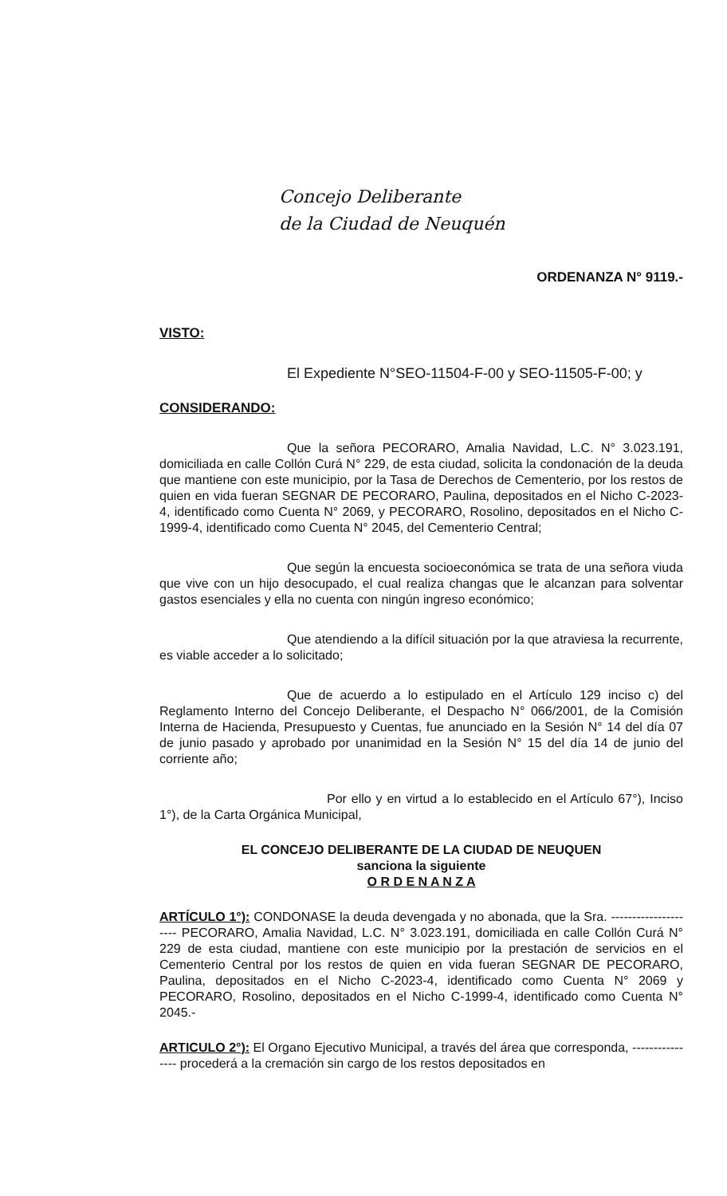Concejo Deliberante
de la Ciudad de Neuquén
ORDENANZA N° 9119.-
VISTO:
El Expediente N°SEO-11504-F-00 y SEO-11505-F-00; y
CONSIDERANDO:
Que la señora PECORARO, Amalia Navidad, L.C. N° 3.023.191, domiciliada en calle Collón Curá N° 229, de esta ciudad, solicita la condonación de la deuda que mantiene con este municipio, por la Tasa de Derechos de Cementerio, por los restos de quien en vida fueran SEGNAR DE PECORARO, Paulina, depositados en el Nicho C-2023-4, identificado como Cuenta N° 2069, y PECORARO, Rosolino, depositados en el Nicho C-1999-4, identificado como Cuenta N° 2045, del Cementerio Central;
Que según la encuesta socioeconómica se trata de una señora viuda que vive con un hijo desocupado, el cual realiza changas que le alcanzan para solventar gastos esenciales y ella no cuenta con ningún ingreso económico;
Que atendiendo a la difícil situación por la que atraviesa la recurrente, es viable acceder a lo solicitado;
Que de acuerdo a lo estipulado en el Artículo 129 inciso c) del Reglamento Interno del Concejo Deliberante, el Despacho N° 066/2001, de la Comisión Interna de Hacienda, Presupuesto y Cuentas, fue anunciado en la Sesión N° 14 del día 07 de junio pasado y aprobado por unanimidad en la Sesión N° 15 del día 14 de junio del corriente año;
Por ello y en virtud a lo establecido en el Artículo 67°), Inciso 1°), de la Carta Orgánica Municipal,
EL CONCEJO DELIBERANTE DE LA CIUDAD DE NEUQUEN
sanciona la siguiente
O R D E N A N Z A
ARTÍCULO 1°): CONDONASE la deuda devengada y no abonada, que la Sra. --------------------- PECORARO, Amalia Navidad, L.C. N° 3.023.191, domiciliada en calle Collón Curá N° 229 de esta ciudad, mantiene con este municipio por la prestación de servicios en el Cementerio Central por los restos de quien en vida fueran SEGNAR DE PECORARO, Paulina, depositados en el Nicho C-2023-4, identificado como Cuenta N° 2069 y PECORARO, Rosolino, depositados en el Nicho C-1999-4, identificado como Cuenta N° 2045.-
ARTICULO 2°): El Organo Ejecutivo Municipal, a través del área que corresponda, ---------------- procederá a la cremación sin cargo de los restos depositados en